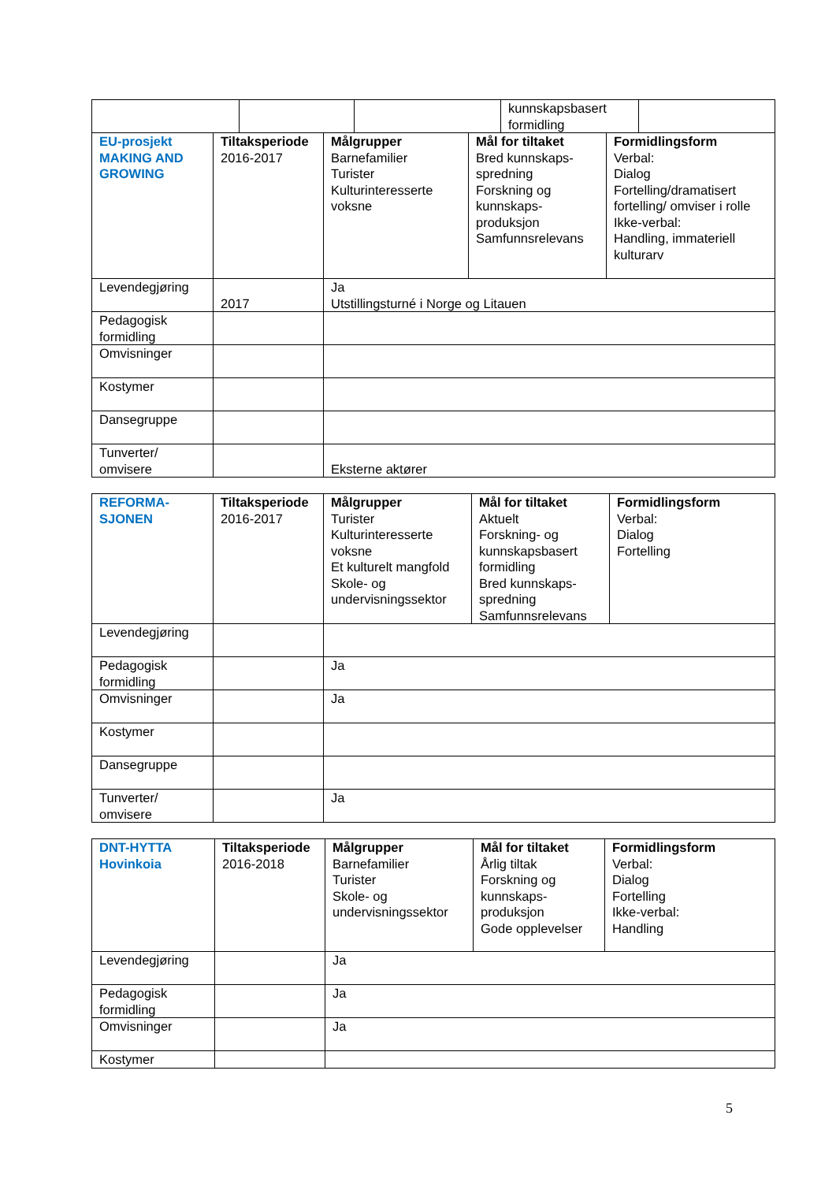| | | | kunnskapsbasert formidling | |
| EU-prosjekt MAKING AND GROWING | Tiltaksperiode 2016-2017 | Målgrupper Barnefamilier Turister Kulturinteresserte voksne | Mål for tiltaket Bred kunnskaps-spredning Forskning og kunnskaps-produksjon Samfunnsrelevans | Formidlingsform Verbal: Dialog Fortelling/dramatisert fortelling/ omviser i rolle Ikke-verbal: Handling, immateriell kulturarv |
| Levendegjøring | 2017 | Ja Utstillingsturné i Norge og Litauen | | |
| Pedagogisk formidling | | | | |
| Omvisninger | | | | |
| Kostymer | | | | |
| Dansegruppe | | | | |
| Tunverter/ omvisere | | Eksterne aktører | | |
| REFORMA-SJONEN | Tiltaksperiode 2016-2017 | Målgrupper Turister Kulturinteresserte voksne Et kulturelt mangfold Skole- og undervisningssektor | Mål for tiltaket Aktuelt Forskning- og kunnskapsbasert formidling Bred kunnskaps-spredning Samfunnsrelevans | Formidlingsform Verbal: Dialog Fortelling |
| Levendegjøring | | | | |
| Pedagogisk formidling | | Ja | | |
| Omvisninger | | Ja | | |
| Kostymer | | | | |
| Dansegruppe | | | | |
| Tunverter/ omvisere | | Ja | | |
| DNT-HYTTA Hovinkoia | Tiltaksperiode 2016-2018 | Målgrupper Barnefamilier Turister Skole- og undervisningssektor | Mål for tiltaket Årlig tiltak Forskning og kunnskaps-produksjon Gode opplevelser | Formidlingsform Verbal: Dialog Fortelling Ikke-verbal: Handling |
| Levendegjøring | | Ja | | |
| Pedagogisk formidling | | Ja | | |
| Omvisninger | | Ja | | |
| Kostymer | | | | |
5